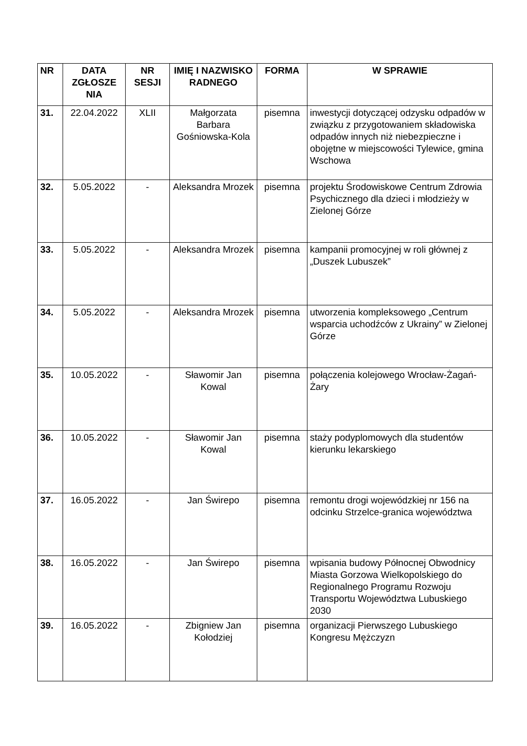| NR | DATA ZGŁOSZE NIA | NR SESJI | IMIĘ I NAZWISKO RADNEGO | FORMA | W SPRAWIE |
| --- | --- | --- | --- | --- | --- |
| 31. | 22.04.2022 | XLII | Małgorzata Barbara Gośniowska-Kola | pisemna | inwestycji dotyczącej odzysku odpadów w związku z przygotowaniem składowiska odpadów innych niż niebezpieczne i obojętne w miejscowości Tylewice, gmina Wschowa |
| 32. | 5.05.2022 | - | Aleksandra Mrozek | pisemna | projektu Środowiskowe Centrum Zdrowia Psychicznego dla dzieci i młodzieży w Zielonej Górze |
| 33. | 5.05.2022 | - | Aleksandra Mrozek | pisemna | kampanii promocyjnej w roli głównej z „Duszek Lubuszek” |
| 34. | 5.05.2022 | - | Aleksandra Mrozek | pisemna | utworzenia kompleksowego „Centrum wsparcia uchodźców z Ukrainy” w Zielonej Górze |
| 35. | 10.05.2022 | - | Sławomir Jan Kowal | pisemna | połączenia kolejowego Wrocław-Żagań-Żary |
| 36. | 10.05.2022 | - | Sławomir Jan Kowal | pisemna | staży podyplomowych dla studentów kierunku lekarskiego |
| 37. | 16.05.2022 | - | Jan Świrepo | pisemna | remontu drogi wojewódzkiej nr 156 na odcinku Strzelce-granica województwa |
| 38. | 16.05.2022 | - | Jan Świrepo | pisemna | wpisania budowy Północnej Obwodnicy Miasta Gorzowa Wielkopolskiego do Regionalnego Programu Rozwoju Transportu Województwa Lubuskiego 2030 |
| 39. | 16.05.2022 | - | Zbigniew Jan Kołodziej | pisemna | organizacji Pierwszego Lubuskiego Kongresu Mężczyzn |